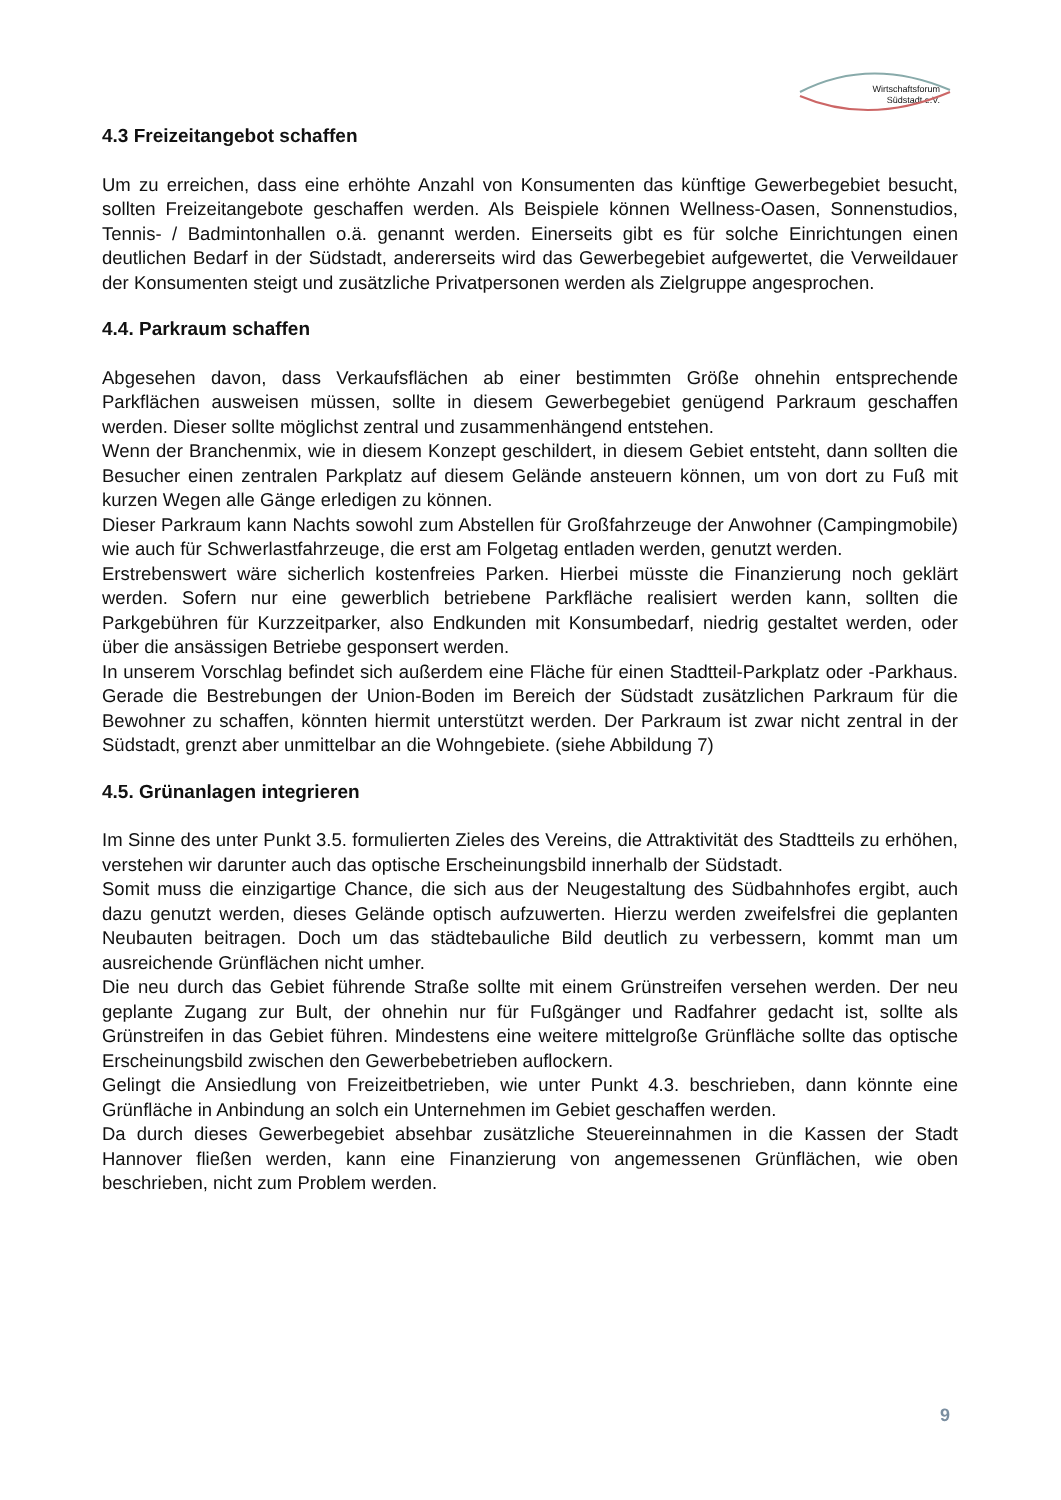Wirtschaftsforum
Südstadt e.V.
4.3 Freizeitangebot schaffen
Um zu erreichen, dass eine erhöhte Anzahl von Konsumenten das künftige Gewerbegebiet besucht, sollten Freizeitangebote geschaffen werden. Als Beispiele können Wellness-Oasen, Sonnenstudios, Tennis- / Badmintonhallen o.ä. genannt werden. Einerseits gibt es für solche Einrichtungen einen deutlichen Bedarf in der Südstadt, andererseits wird das Gewerbegebiet aufgewertet, die Verweildauer der Konsumenten steigt und zusätzliche Privatpersonen werden als Zielgruppe angesprochen.
4.4. Parkraum schaffen
Abgesehen davon, dass Verkaufsflächen ab einer bestimmten Größe ohnehin entsprechende Parkflächen ausweisen müssen, sollte in diesem Gewerbegebiet genügend Parkraum geschaffen werden. Dieser sollte möglichst zentral und zusammenhängend entstehen.
Wenn der Branchenmix, wie in diesem Konzept geschildert, in diesem Gebiet entsteht, dann sollten die Besucher einen zentralen Parkplatz auf diesem Gelände ansteuern können, um von dort zu Fuß mit kurzen Wegen alle Gänge erledigen zu können.
Dieser Parkraum kann Nachts sowohl zum Abstellen für Großfahrzeuge der Anwohner (Campingmobile) wie auch für Schwerlastfahrzeuge, die erst am Folgetag entladen werden, genutzt werden.
Erstrebenswert wäre sicherlich kostenfreies Parken. Hierbei müsste die Finanzierung noch geklärt werden. Sofern nur eine gewerblich betriebene Parkfläche realisiert werden kann, sollten die Parkgebühren für Kurzzeitparker, also Endkunden mit Konsumbedarf, niedrig gestaltet werden, oder über die ansässigen Betriebe gesponsert werden.
In unserem Vorschlag befindet sich außerdem eine Fläche für einen Stadtteil-Parkplatz oder -Parkhaus. Gerade die Bestrebungen der Union-Boden im Bereich der Südstadt zusätzlichen Parkraum für die Bewohner zu schaffen, könnten hiermit unterstützt werden. Der Parkraum ist zwar nicht zentral in der Südstadt, grenzt aber unmittelbar an die Wohngebiete. (siehe Abbildung 7)
4.5. Grünanlagen integrieren
Im Sinne des unter Punkt 3.5. formulierten Zieles des Vereins, die Attraktivität des Stadtteils zu erhöhen, verstehen wir darunter auch das optische Erscheinungsbild innerhalb der Südstadt.
Somit muss die einzigartige Chance, die sich aus der Neugestaltung des Südbahnhofes ergibt, auch dazu genutzt werden, dieses Gelände optisch aufzuwerten. Hierzu werden zweifelsfrei die geplanten Neubauten beitragen. Doch um das städtebauliche Bild deutlich zu verbessern, kommt man um ausreichende Grünflächen nicht umher.
Die neu durch das Gebiet führende Straße sollte mit einem Grünstreifen versehen werden. Der neu geplante Zugang zur Bult, der ohnehin nur für Fußgänger und Radfahrer gedacht ist, sollte als Grünstreifen in das Gebiet führen. Mindestens eine weitere mittelgroße Grünfläche sollte das optische Erscheinungsbild zwischen den Gewerbebetrieben auflockern.
Gelingt die Ansiedlung von Freizeitbetrieben, wie unter Punkt 4.3. beschrieben, dann könnte eine Grünfläche in Anbindung an solch ein Unternehmen im Gebiet geschaffen werden.
Da durch dieses Gewerbegebiet absehbar zusätzliche Steuereinnahmen in die Kassen der Stadt Hannover fließen werden, kann eine Finanzierung von angemessenen Grünflächen, wie oben beschrieben, nicht zum Problem werden.
9